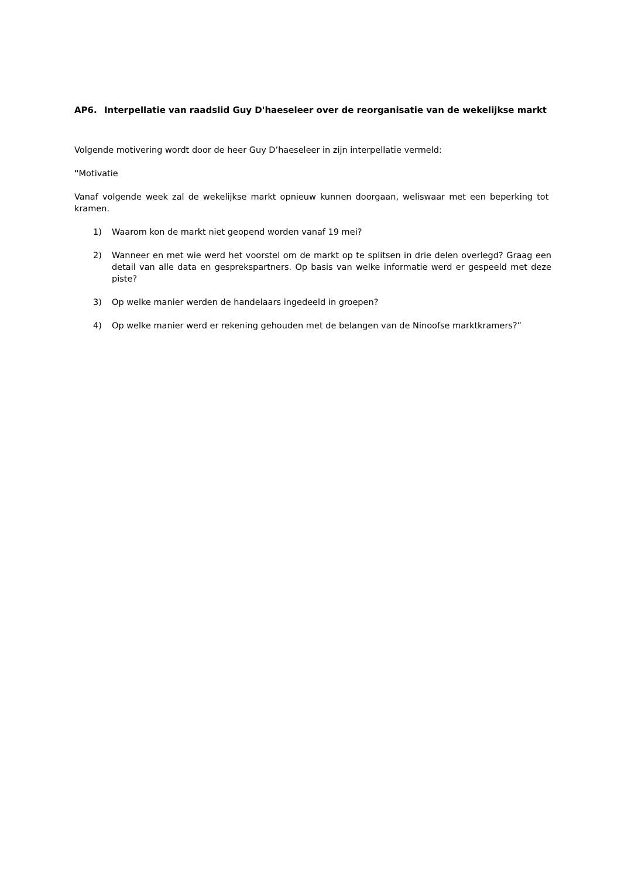AP6. Interpellatie van raadslid Guy D'haeseleer over de reorganisatie van de wekelijkse markt
Volgende motivering wordt door de heer Guy D’haeseleer in zijn interpellatie vermeld:
"Motivatie
Vanaf volgende week zal de wekelijkse markt opnieuw kunnen doorgaan, weliswaar met een beperking tot kramen.
1) Waarom kon de markt niet geopend worden vanaf 19 mei?
2) Wanneer en met wie werd het voorstel om de markt op te splitsen in drie delen overlegd? Graag een detail van alle data en gesprekspartners. Op basis van welke informatie werd er gespeeld met deze piste?
3) Op welke manier werden de handelaars ingedeeld in groepen?
4) Op welke manier werd er rekening gehouden met de belangen van de Ninoofse marktkramers?”